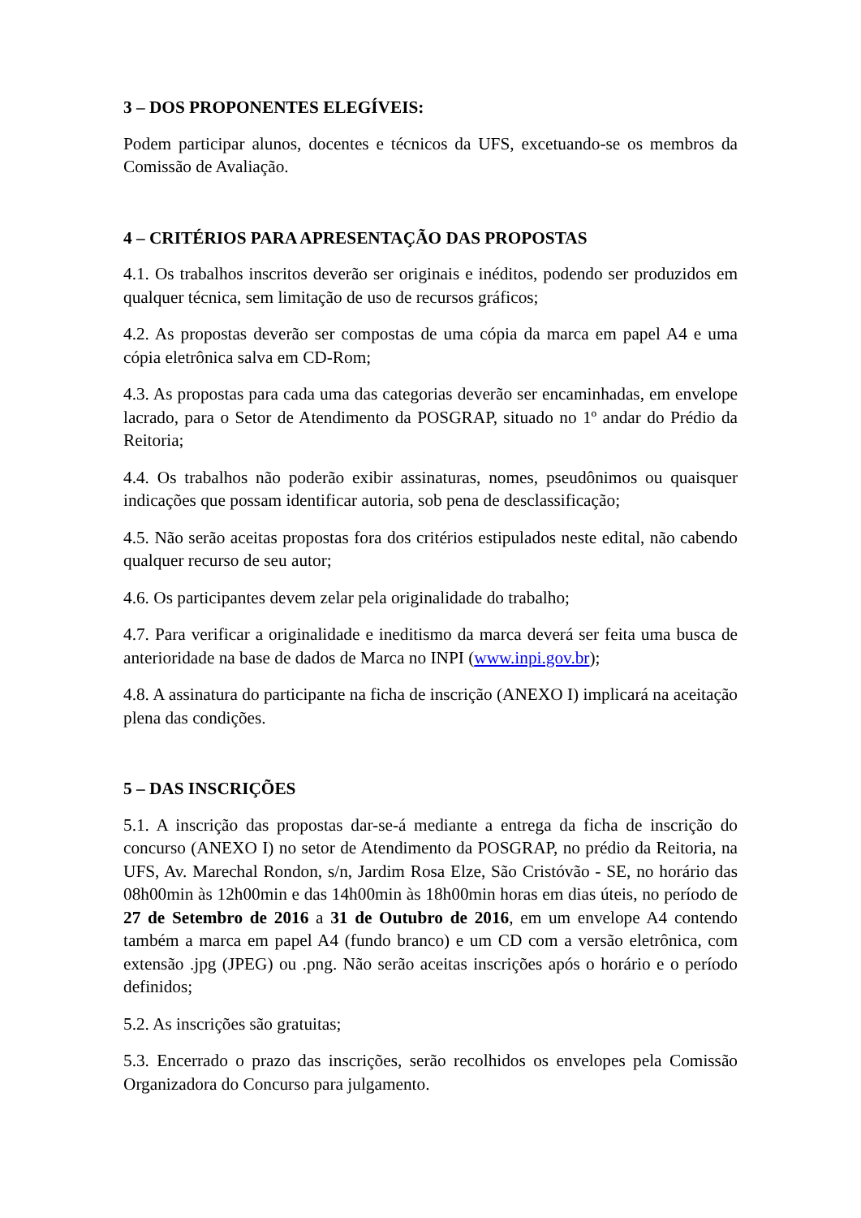3 – DOS PROPONENTES ELEGÍVEIS:
Podem participar alunos, docentes e técnicos da UFS, excetuando-se os membros da Comissão de Avaliação.
4 – CRITÉRIOS PARA APRESENTAÇÃO DAS PROPOSTAS
4.1. Os trabalhos inscritos deverão ser originais e inéditos, podendo ser produzidos em qualquer técnica, sem limitação de uso de recursos gráficos;
4.2. As propostas deverão ser compostas de uma cópia da marca em papel A4 e uma cópia eletrônica salva em CD-Rom;
4.3. As propostas para cada uma das categorias deverão ser encaminhadas, em envelope lacrado, para o Setor de Atendimento da POSGRAP, situado no 1º andar do Prédio da Reitoria;
4.4. Os trabalhos não poderão exibir assinaturas, nomes, pseudônimos ou quaisquer indicações que possam identificar autoria, sob pena de desclassificação;
4.5. Não serão aceitas propostas fora dos critérios estipulados neste edital, não cabendo qualquer recurso de seu autor;
4.6. Os participantes devem zelar pela originalidade do trabalho;
4.7. Para verificar a originalidade e ineditismo da marca deverá ser feita uma busca de anterioridade na base de dados de Marca no INPI (www.inpi.gov.br);
4.8. A assinatura do participante na ficha de inscrição (ANEXO I) implicará na aceitação plena das condições.
5 – DAS INSCRIÇÕES
5.1. A inscrição das propostas dar-se-á mediante a entrega da ficha de inscrição do concurso (ANEXO I) no setor de Atendimento da POSGRAP, no prédio da Reitoria, na UFS, Av. Marechal Rondon, s/n, Jardim Rosa Elze, São Cristóvão - SE, no horário das 08h00min às 12h00min e das 14h00min às 18h00min horas em dias úteis, no período de 27 de Setembro de 2016 a 31 de Outubro de 2016, em um envelope A4 contendo também a marca em papel A4 (fundo branco) e um CD com a versão eletrônica, com extensão .jpg (JPEG) ou .png. Não serão aceitas inscrições após o horário e o período definidos;
5.2. As inscrições são gratuitas;
5.3. Encerrado o prazo das inscrições, serão recolhidos os envelopes pela Comissão Organizadora do Concurso para julgamento.